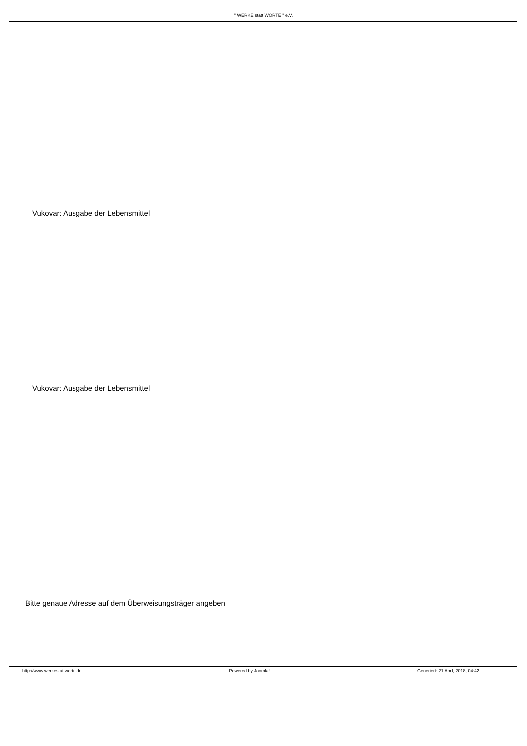" WERKE statt WORTE " e.V.
Vukovar: Ausgabe der Lebensmittel
Vukovar: Ausgabe der Lebensmittel
Bitte genaue Adresse auf dem Überweisungsträger angeben
http://www.werkestattworte.de Powered by Joomla! Generiert: 21 April, 2018, 04:42